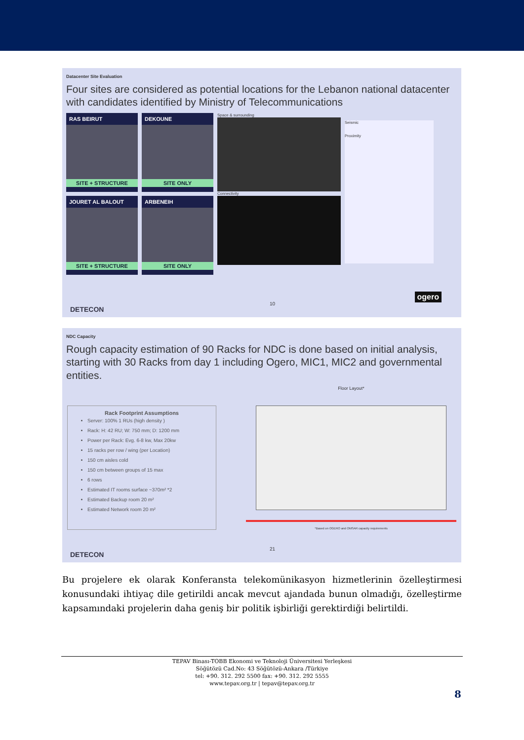Datacenter Site Evaluation
Four sites are considered as potential locations for the Lebanon national datacenter with candidates identified by Ministry of Telecommunications
RAS BEIRUT
SITE + STRUCTURE
JOURET AL BALOUT
SITE + STRUCTURE
DEKOUNE
SITE ONLY
ARBENEIH
SITE ONLY
Space & surrounding
Connectivity
Seismic
Proximity
10
DETECON
ogero
NDC Capacity
Rough capacity estimation of 90 Racks for NDC is done based on initial analysis, starting with 30 Racks from day 1 including Ogero, MIC1, MIC2 and governmental entities.
Rack Footprint Assumptions
Server: 100% 1 RUs (high density )
Rack: H: 42 RU; W: 750 mm; D: 1200 mm
Power per Rack: Evg. 6-8 kw, Max 20kw
15 racks per row / wing (per Location)
150 cm aisles cold
150 cm between groups of 15 max
6 rows
Estimated IT rooms surface ~370m² *2
Estimated Backup room 20 m²
Estimated Network room 20 m²
Floor Layout*
*Based on OGERO and OMSAR capacity requirements
21
DETECON
Bu projelere ek olarak Konferansta telekomünikasyon hizmetlerinin özelleştirmesi konusundaki ihtiyaç dile getirildi ancak mevcut ajandada bunun olmadığı, özelleştirme kapsamındaki projelerin daha geniş bir politik işbirliği gerektirdiği belirtildi.
TEPAV Binası-TOBB Ekonomi ve Teknoloji Üniversitesi Yerleşkesi
Söğütözü Cad.No: 43 Söğütözü-Ankara /Türkiye
tel: +90. 312. 292 5500 fax: +90. 312. 292 5555
www.tepav.org.tr | tepav@tepav.org.tr
8